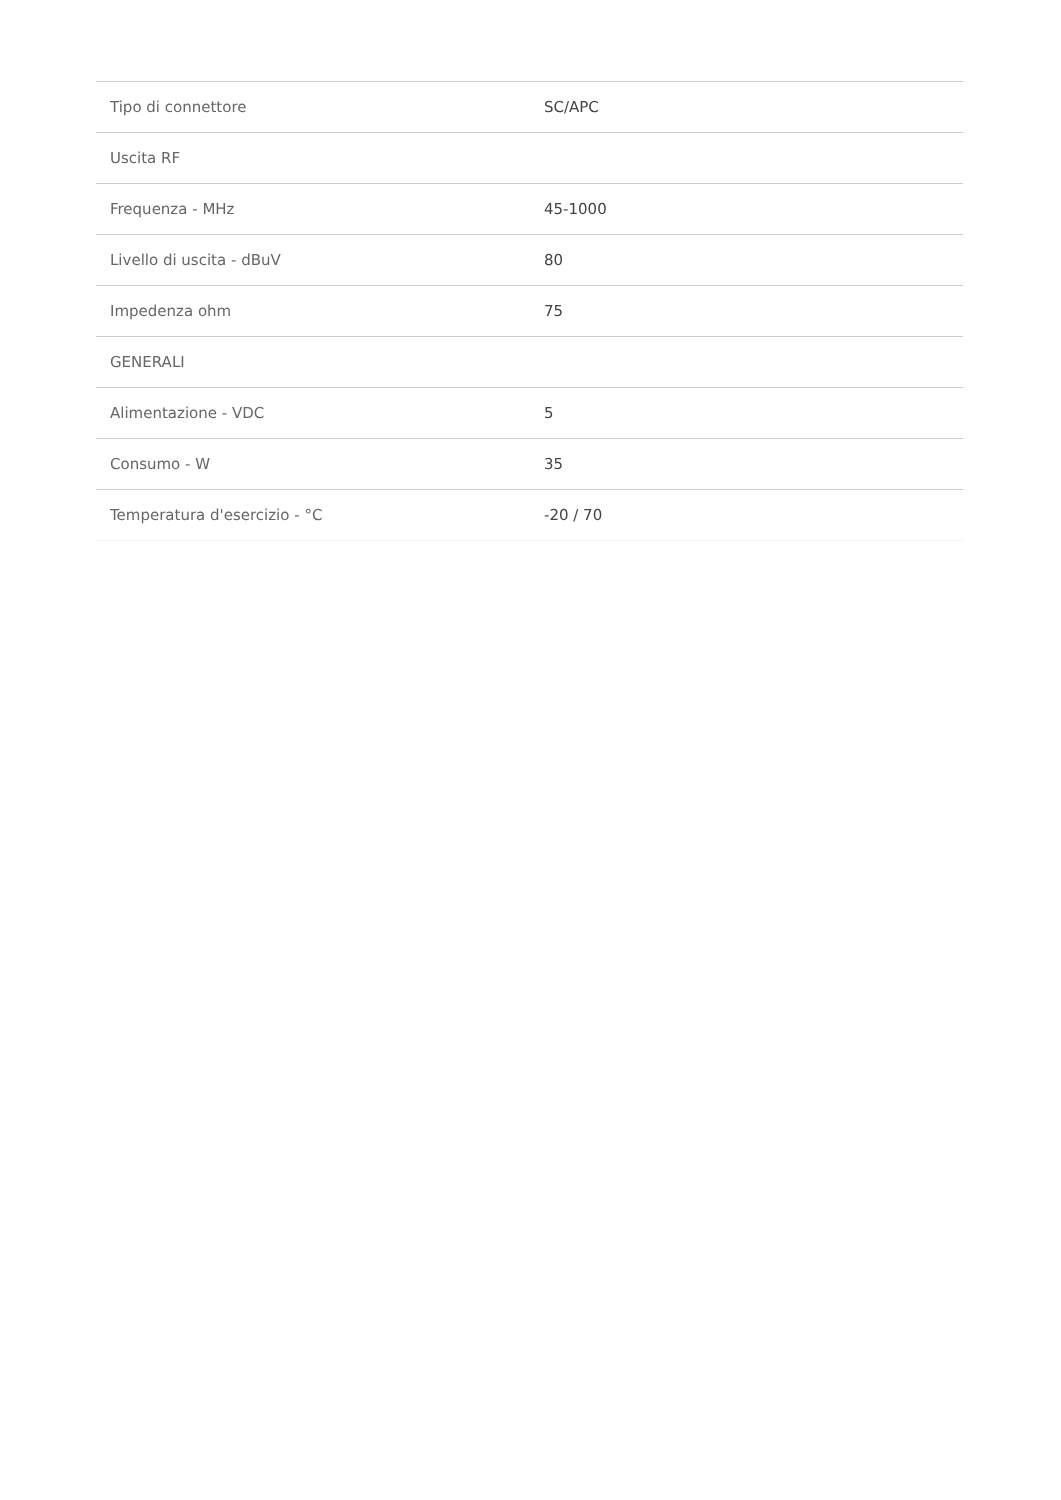| Tipo di connettore | SC/APC |
| Uscita RF | |
| Frequenza - MHz | 45-1000 |
| Livello di uscita - dBuV | 80 |
| Impedenza ohm | 75 |
| GENERALI | |
| Alimentazione - VDC | 5 |
| Consumo - W | 35 |
| Temperatura d'esercizio - °C | -20 / 70 |